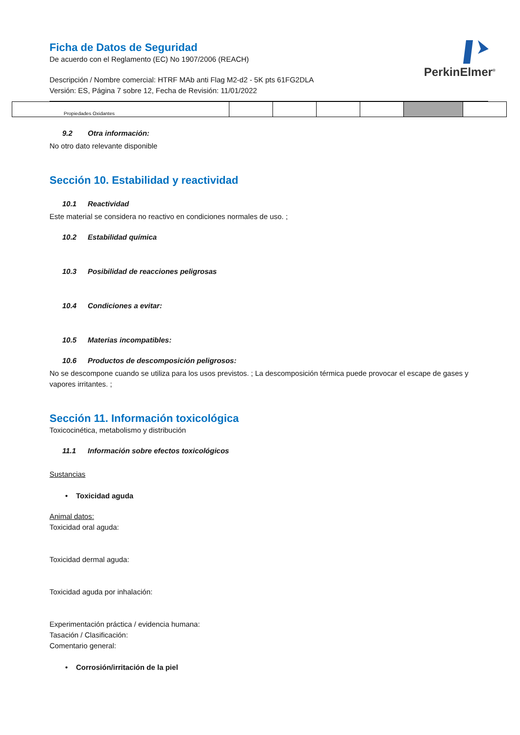PerkinElmer<sup>®</sup>
Ficha de Datos de Seguridad
De acuerdo con el Reglamento (EC) No 1907/2006 (REACH)
Descripción / Nombre comercial: HTRF MAb anti Flag M2-d2 - 5K pts 61FG2DLA
Versión: ES, Página 7 sobre 12, Fecha de Revisión: 11/01/2022
| Propiedades Oxidantes | | | | | | |
9.2 Otra información:
No otro dato relevante disponible
Sección 10. Estabilidad y reactividad
10.1 Reactividad
Este material se considera no reactivo en condiciones normales de uso. ;
10.2 Estabilidad química
10.3 Posibilidad de reacciones peligrosas
10.4 Condiciones a evitar:
10.5 Materias incompatibles:
10.6 Productos de descomposición peligrosos:
No se descompone cuando se utiliza para los usos previstos. ; La descomposición térmica puede provocar el escape de gases y vapores irritantes. ;
Sección 11. Información toxicológica
Toxicocinética, metabolismo y distribución
11.1 Información sobre efectos toxicológicos
Sustancias
• Toxicidad aguda
Animal datos:
Toxicidad oral aguda:
Toxicidad dermal aguda:
Toxicidad aguda por inhalación:
Experimentación práctica / evidencia humana:
Tasación / Clasificación:
Comentario general:
• Corrosión/irritación de la piel